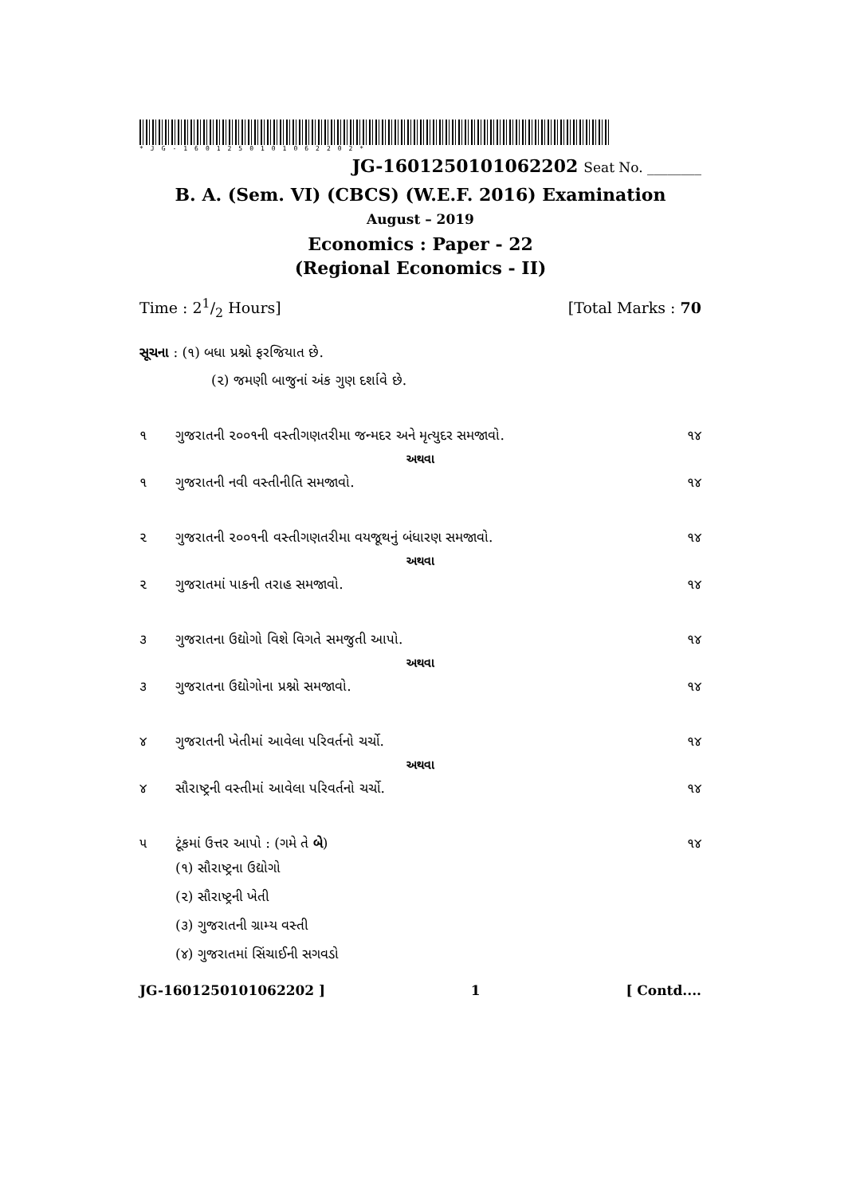*JG-1601250101062202*
JG-1601250101062202 Seat No. ________
B. A. (Sem. VI) (CBCS) (W.E.F. 2016) Examination
August – 2019
Economics : Paper - 22
(Regional Economics - II)
Time : 21/2 Hours] [Total Marks : 70
સૂચના : (૧) બધા પ્રશ્નો ફરજિયાત છે.
(૨) જમણી બાજુનાં અંક ગુણ દર્શાવે છે.
૧ ગુજરાતની ૨૦૦૧ની વસ્તીગણતરીમા જન્મદર અને મૃત્યુદર સમજાવો. ૧૪
અથવા
૧ ગુજરાતની નવી વસ્તીનીતિ સમજાવો. ૧૪
૨ ગુજરાતની ૨૦૦૧ની વસ્તીગણતરીમા વયજૂથનું બંધારણ સમજાવો. ૧૪
અથવા
૨ ગુજરાતમાં પાકની તરાહ સમજાવો. ૧૪
૩ ગુજરાતના ઉદ્યોગો વિશે વિગતે સમજુતી આપો. ૧૪
અથવા
૩ ગુજરાતના ઉદ્યોગોના પ્રશ્નો સમજાવો. ૧૪
૪ ગુજરાતની ખેતીમાં આવેલા પરિવર્તનો ચર્ચો. ૧૪
અથવા
૪ સૌરાષ્ટ્રની વસ્તીમાં આવેલા પરિવર્તનો ચર્ચો. ૧૪
૫ ટૂંકમાં ઉત્તર આપો : (ગમે તે બે) ૧૪
(૧) સૌરાષ્ટ્રના ઉદ્યોગો
(૨) સૌરાષ્ટ્રની ખેતી
(૩) ગુજરાતની ગ્રામ્ય વસ્તી
(૪) ગુજરાતમાં સિંચાઈની સગવડો
JG-1601250101062202 ] 1 [ Contd....